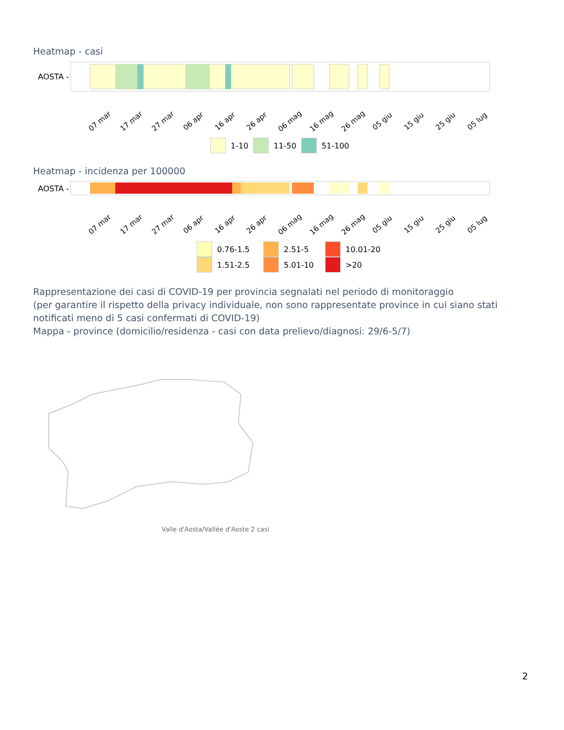Heatmap - casi
AOSTA -
07 mar 17 mar 27 mar 06 apr 16 apr 26 apr 06 mag 16 mag 26 mag 05 giu 15 giu 25 giu 05 lug
1-10 11-50 51-100
Heatmap - incidenza per 100000
AOSTA -
07 mar 17 mar 27 mar 06 apr 16 apr 26 apr 06 mag 16 mag 26 mag 05 giu 15 giu 25 giu 05 lug
0.76-1.5 2.51-5 10.01-20
1.51-2.5 5.01-10 >20
Rappresentazione dei casi di COVID-19 per provincia segnalati nel periodo di monitoraggio
(per garantire il rispetto della privacy individuale, non sono rappresentate province in cui siano stati notificati meno di 5 casi confermati di COVID-19)
Mappa - province (domicilio/residenza - casi con data prelievo/diagnosi: 29/6-5/7)
Valle d'Aosta/Vallée d'Aoste 2 casi
2